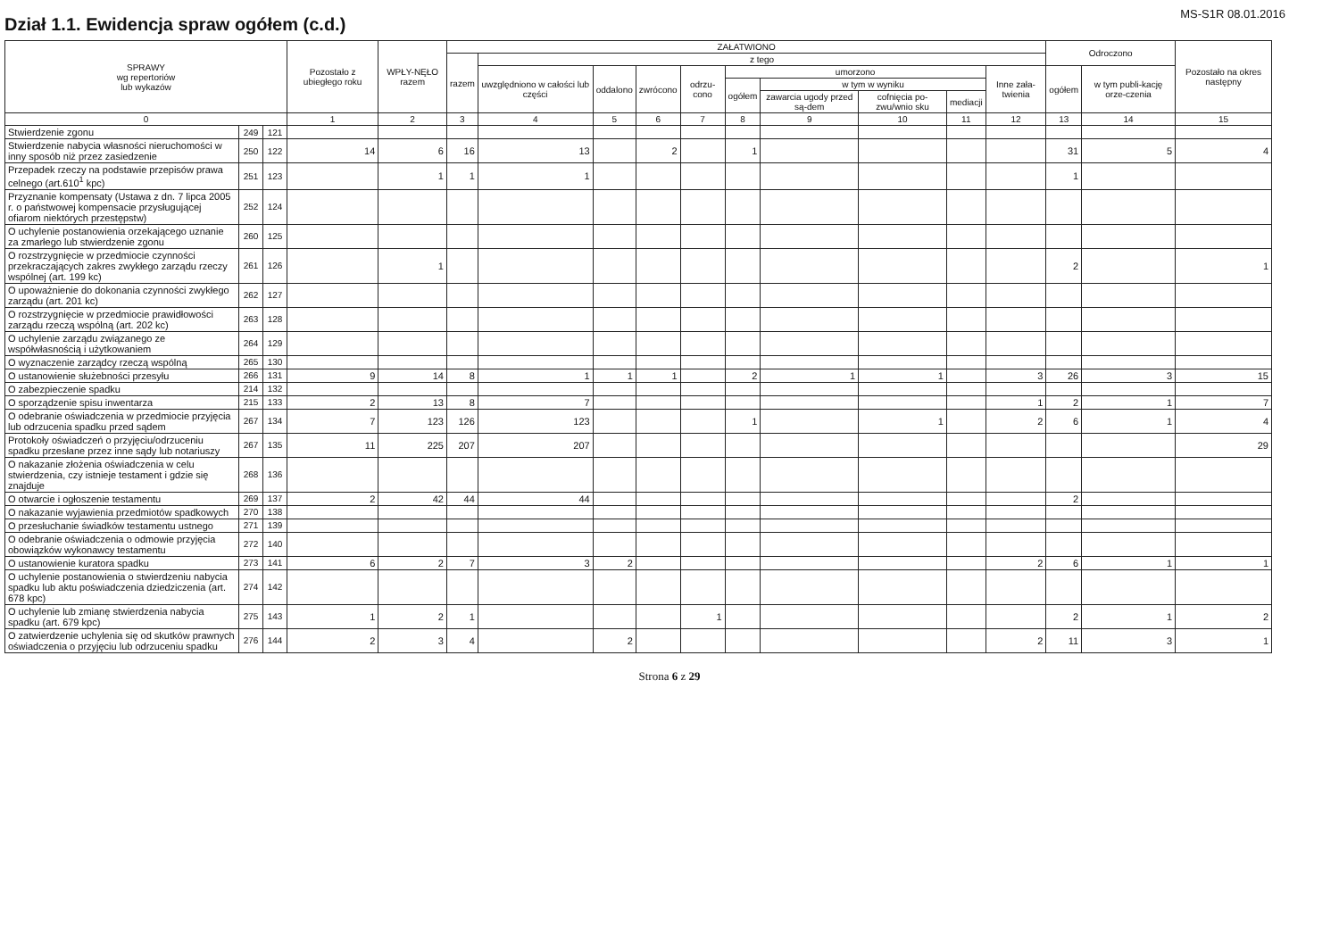Dział 1.1. Ewidencja spraw ogółem (c.d.)
MS-S1R 08.01.2016
| SPRAWY wg repertoriów lub wykazów | | | Pozostało z ubiegłego roku | WPŁY-NĘŁO razem | ZAŁATWIONO | | | | | | | | | | Odroczono | | Pozostało na okres następny |
| --- | --- | --- | --- | --- | --- | --- | --- | --- | --- | --- | --- | --- | --- | --- | --- | --- | --- |
| | | | | | razem | z tego | | | | | | | | | | | |
| | | | | | | uwzględniono w całości lub części | oddalono | zwrócono | odrzu-cono | umorzono | | | | Inne zała-twienia | ogółem | w tym publi-kację orze-czenia | |
| | | | | | | | | | | ogółem | w tym w wyniku | | | | | | |
| | | | | | | | | | | | zawarcia ugody przed są-dem | cofnięcia po-zwu/wnio sku | mediacji | | | | |
| 0 | | | 1 | 2 | 3 | 4 | 5 | 6 | 7 | 8 | 9 | 10 | 11 | 12 | 13 | 14 | 15 |
| Stwierdzenie zgonu | 249 | 121 | | | | | | | | | | | | | | | |
| Stwierdzenie nabycia własności nieruchomości w inny sposób niż przez zasiedzenie | 250 | 122 | 14 | 6 | 16 | 13 | | 2 | | 1 | | | | | 31 | 5 | 4 |
| Przepadek rzeczy na podstawie przepisów prawa celnego (art.610<sup>1</sup> kpc) | 251 | 123 | | 1 | 1 | 1 | | | | | | | | | 1 | | |
| Przyznanie kompensaty (Ustawa z dn. 7 lipca 2005 r. o państwowej kompensacie przysługującej ofiarom niektórych przestępstw) | 252 | 124 | | | | | | | | | | | | | | | |
| O uchylenie postanowienia orzekającego uznanie za zmarłego lub stwierdzenie zgonu | 260 | 125 | | | | | | | | | | | | | | | |
| O rozstrzygnięcie w przedmiocie czynności przekraczających zakres zwykłego zarządu rzeczy wspólnej (art. 199 kc) | 261 | 126 | | 1 | | | | | | | | | | | 2 | | 1 |
| O upoważnienie do dokonania czynności zwykłego zarządu (art. 201 kc) | 262 | 127 | | | | | | | | | | | | | | | |
| O rozstrzygnięcie w przedmiocie prawidłowości zarządu rzeczą wspólną (art. 202 kc) | 263 | 128 | | | | | | | | | | | | | | | |
| O uchylenie zarządu związanego ze współwłasnością i użytkowaniem | 264 | 129 | | | | | | | | | | | | | | | |
| O wyznaczenie zarządcy rzeczą wspólną | 265 | 130 | | | | | | | | | | | | | | | |
| O ustanowienie służebności przesyłu | 266 | 131 | 9 | 14 | 8 | 1 | 1 | 1 | | 2 | 1 | 1 | | 3 | 26 | 3 | 15 |
| O zabezpieczenie spadku | 214 | 132 | | | | | | | | | | | | | | | |
| O sporządzenie spisu inwentarza | 215 | 133 | 2 | 13 | 8 | 7 | | | | | | | | 1 | 2 | 1 | 7 |
| O odebranie oświadczenia w przedmiocie przyjęcia lub odrzucenia spadku przed sądem | 267 | 134 | 7 | 123 | 126 | 123 | | | | 1 | | 1 | | 2 | 6 | 1 | 4 |
| Protokoły oświadczeń o przyjęciu/odrzuceniu spadku przesłane przez inne sądy lub notariuszy | 267 | 135 | 11 | 225 | 207 | 207 | | | | | | | | | | | 29 |
| O nakazanie złożenia oświadczenia w celu stwierdzenia, czy istnieje testament i gdzie się znajduje | 268 | 136 | | | | | | | | | | | | | | | |
| O otwarcie i ogłoszenie testamentu | 269 | 137 | 2 | 42 | 44 | 44 | | | | | | | | | 2 | | |
| O nakazanie wyjawienia przedmiotów spadkowych | 270 | 138 | | | | | | | | | | | | | | | |
| O przesłuchanie świadków testamentu ustnego | 271 | 139 | | | | | | | | | | | | | | | |
| O odebranie oświadczenia o odmowie przyjęcia obowiązków wykonawcy testamentu | 272 | 140 | | | | | | | | | | | | | | | |
| O ustanowienie kuratora spadku | 273 | 141 | 6 | 2 | 7 | 3 | 2 | | | | | | | 2 | 6 | 1 | 1 |
| O uchylenie postanowienia o stwierdzeniu nabycia spadku lub aktu poświadczenia dziedziczenia (art. 678 kpc) | 274 | 142 | | | | | | | | | | | | | | | |
| O uchylenie lub zmianę stwierdzenia nabycia spadku (art. 679 kpc) | 275 | 143 | 1 | 2 | 1 | | | | 1 | | | | | | 2 | 1 | 2 |
| O zatwierdzenie uchylenia się od skutków prawnych oświadczenia o przyjęciu lub odrzuceniu spadku | 276 | 144 | 2 | 3 | 4 | | 2 | | | | | | | 2 | 11 | 3 | 1 |
Strona 6 z 29